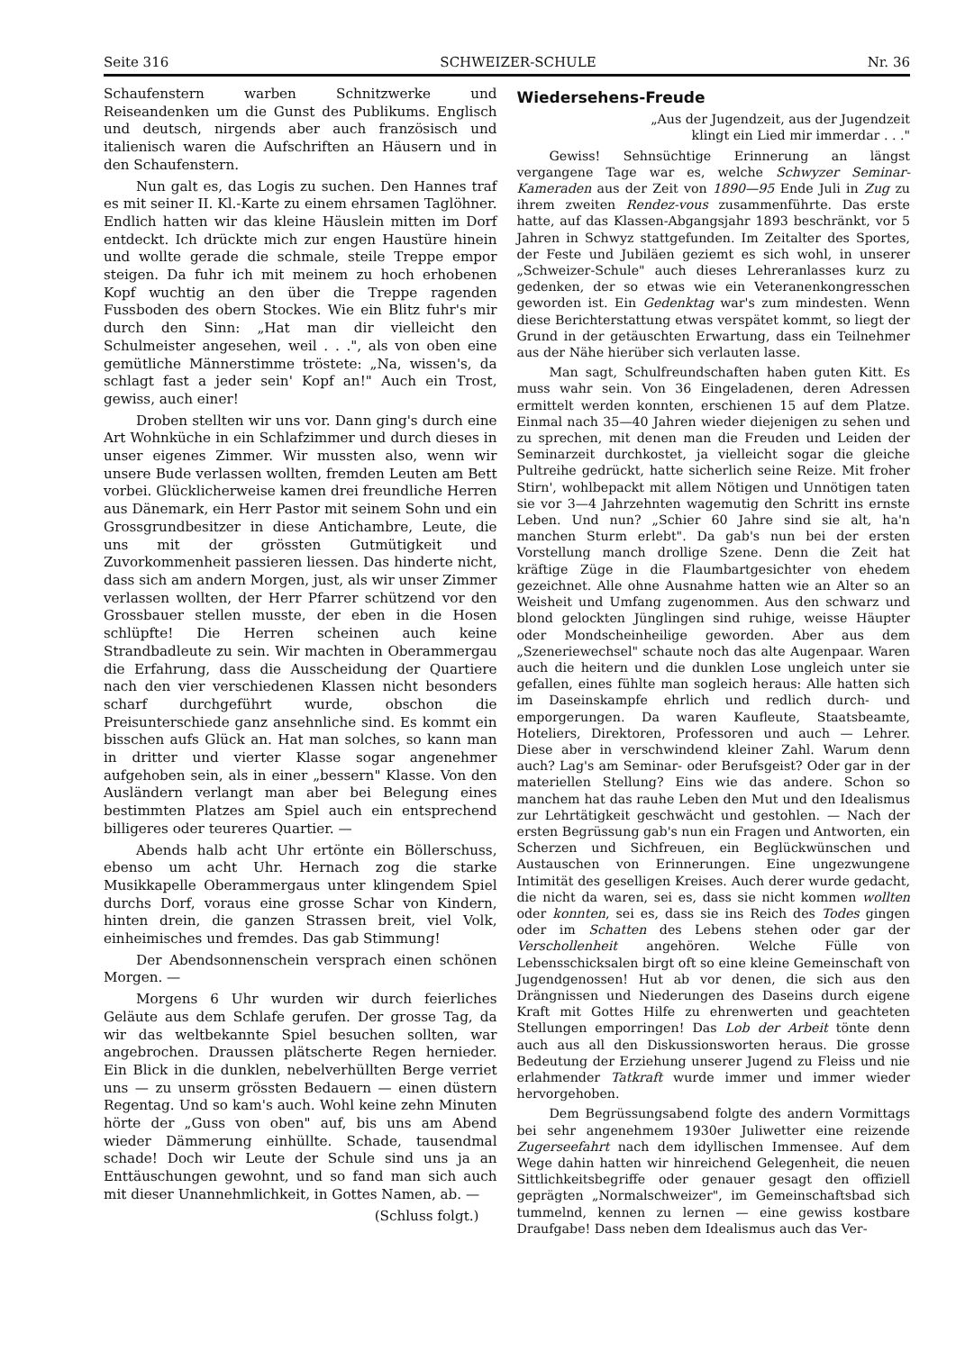Seite 316 SCHWEIZER-SCHULE Nr. 36
Schaufenstern warben Schnitzwerke und Reiseandenken um die Gunst des Publikums. Englisch und deutsch, nirgends aber auch französisch und italienisch waren die Aufschriften an Häusern und in den Schaufenstern.
Nun galt es, das Logis zu suchen. Den Hannes traf es mit seiner II. Kl.-Karte zu einem ehrsamen Taglöhner. Endlich hatten wir das kleine Häuslein mitten im Dorf entdeckt. Ich drückte mich zur engen Haustüre hinein und wollte gerade die schmale, steile Treppe empor steigen. Da fuhr ich mit meinem zu hoch erhobenen Kopf wuchtig an den über die Treppe ragenden Fussboden des obern Stockes. Wie ein Blitz fuhr's mir durch den Sinn: „Hat man dir vielleicht den Schulmeister angesehen, weil . . .", als von oben eine gemütliche Männerstimme tröstete: „Na, wissen's, da schlagt fast a jeder sein' Kopf an!" Auch ein Trost, gewiss, auch einer!
Droben stellten wir uns vor. Dann ging's durch eine Art Wohnküche in ein Schlafzimmer und durch dieses in unser eigenes Zimmer. Wir mussten also, wenn wir unsere Bude verlassen wollten, fremden Leuten am Bett vorbei. Glücklicherweise kamen drei freundliche Herren aus Dänemark, ein Herr Pastor mit seinem Sohn und ein Grossgrundbesitzer in diese Antichambre, Leute, die uns mit der grössten Gutmütigkeit und Zuvorkommenheit passieren liessen. Das hinderte nicht, dass sich am andern Morgen, just, als wir unser Zimmer verlassen wollten, der Herr Pfarrer schützend vor den Grossbauer stellen musste, der eben in die Hosen schlüpfte! Die Herren scheinen auch keine Strandbadleute zu sein. Wir machten in Oberammergau die Erfahrung, dass die Ausscheidung der Quartiere nach den vier verschiedenen Klassen nicht besonders scharf durchgeführt wurde, obschon die Preisunterschiede ganz ansehnliche sind. Es kommt ein bisschen aufs Glück an. Hat man solches, so kann man in dritter und vierter Klasse sogar angenehmer aufgehoben sein, als in einer „bessern" Klasse. Von den Ausländern verlangt man aber bei Belegung eines bestimmten Platzes am Spiel auch ein entsprechend billigeres oder teureres Quartier. —
Abends halb acht Uhr ertönte ein Böllerschuss, ebenso um acht Uhr. Hernach zog die starke Musikkapelle Oberammergaus unter klingendem Spiel durchs Dorf, voraus eine grosse Schar von Kindern, hinten drein, die ganzen Strassen breit, viel Volk, einheimisches und fremdes. Das gab Stimmung!
Der Abendsonnenschein versprach einen schönen Morgen. —
Morgens 6 Uhr wurden wir durch feierliches Geläute aus dem Schlafe gerufen. Der grosse Tag, da wir das weltbekannte Spiel besuchen sollten, war angebrochen. Draussen plätscherte Regen hernieder. Ein Blick in die dunklen, nebelverhüllten Berge verriet uns — zu unserm grössten Bedauern — einen düstern Regentag. Und so kam's auch. Wohl keine zehn Minuten hörte der „Guss von oben" auf, bis uns am Abend wieder Dämmerung einhüllte. Schade, tausendmal schade! Doch wir Leute der Schule sind uns ja an Enttäuschungen gewohnt, und so fand man sich auch mit dieser Unannehmlichkeit, in Gottes Namen, ab. —
(Schluss folgt.)
Wiedersehens-Freude
„Aus der Jugendzeit, aus der Jugendzeit
klingt ein Lied mir immerdar . . ."
Gewiss! Sehnsüchtige Erinnerung an längst vergangene Tage war es, welche Schwyzer Seminar-Kameraden aus der Zeit von 1890—95 Ende Juli in Zug zu ihrem zweiten Rendez-vous zusammenführte. Das erste hatte, auf das Klassen-Abgangsjahr 1893 beschränkt, vor 5 Jahren in Schwyz stattgefunden. Im Zeitalter des Sportes, der Feste und Jubiläen geziemt es sich wohl, in unserer „Schweizer-Schule" auch dieses Lehreranlasses kurz zu gedenken, der so etwas wie ein Veteranenkongresschen geworden ist. Ein Gedenktag war's zum mindesten. Wenn diese Berichterstattung etwas verspätet kommt, so liegt der Grund in der getäuschten Erwartung, dass ein Teilnehmer aus der Nähe hierüber sich verlauten lasse.
Man sagt, Schulfreundschaften haben guten Kitt. Es muss wahr sein. Von 36 Eingeladenen, deren Adressen ermittelt werden konnten, erschienen 15 auf dem Platze. Einmal nach 35—40 Jahren wieder diejenigen zu sehen und zu sprechen, mit denen man die Freuden und Leiden der Seminarzeit durchkostet, ja vielleicht sogar die gleiche Pultreihe gedrückt, hatte sicherlich seine Reize. Mit froher Stirn', wohlbepackt mit allem Nötigen und Unnötigen taten sie vor 3—4 Jahrzehnten wagemutig den Schritt ins ernste Leben. Und nun? „Schier 60 Jahre sind sie alt, ha'n manchen Sturm erlebt". Da gab's nun bei der ersten Vorstellung manch drollige Szene. Denn die Zeit hat kräftige Züge in die Flaumbartgesichter von ehedem gezeichnet. Alle ohne Ausnahme hatten wie an Alter so an Weisheit und Umfang zugenommen. Aus den schwarz und blond gelockten Jünglingen sind ruhige, weisse Häupter oder Mondscheinheilige geworden. Aber aus dem „Szeneriewechsel" schaute noch das alte Augenpaar. Waren auch die heitern und die dunklen Lose ungleich unter sie gefallen, eines fühlte man sogleich heraus: Alle hatten sich im Daseinskampfe ehrlich und redlich durch- und emporgerungen. Da waren Kaufleute, Staatsbeamte, Hoteliers, Direktoren, Professoren und auch — Lehrer. Diese aber in verschwindend kleiner Zahl. Warum denn auch? Lag's am Seminar- oder Berufsgeist? Oder gar in der materiellen Stellung? Eins wie das andere. Schon so manchem hat das rauhe Leben den Mut und den Idealismus zur Lehrtätigkeit geschwächt und gestohlen. — Nach der ersten Begrüssung gab's nun ein Fragen und Antworten, ein Scherzen und Sichfreuen, ein Beglückwünschen und Austauschen von Erinnerungen. Eine ungezwungene Intimität des geselligen Kreises. Auch derer wurde gedacht, die nicht da waren, sei es, dass sie nicht kommen wollten oder konnten, sei es, dass sie ins Reich des Todes gingen oder im Schatten des Lebens stehen oder gar der Verschollenheit angehören. Welche Fülle von Lebensschicksalen birgt oft so eine kleine Gemeinschaft von Jugendgenossen! Hut ab vor denen, die sich aus den Drängnissen und Niederungen des Daseins durch eigene Kraft mit Gottes Hilfe zu ehrenwerten und geachteten Stellungen emporringen! Das Lob der Arbeit tönte denn auch aus all den Diskussionsworten heraus. Die grosse Bedeutung der Erziehung unserer Jugend zu Fleiss und nie erlahmender Tatkraft wurde immer und immer wieder hervorgehoben.
Dem Begrüssungsabend folgte des andern Vormittags bei sehr angenehmem 1930er Juliwetter eine reizende Zugerseefahrt nach dem idyllischen Immensee. Auf dem Wege dahin hatten wir hinreichend Gelegenheit, die neuen Sittlichkeitsbegriffe oder genauer gesagt den offiziell geprägten „Normalschweizer", im Gemeinschaftsbad sich tummelnd, kennen zu lernen — eine gewiss kostbare Draufgabe! Dass neben dem Idealismus auch das Ver-